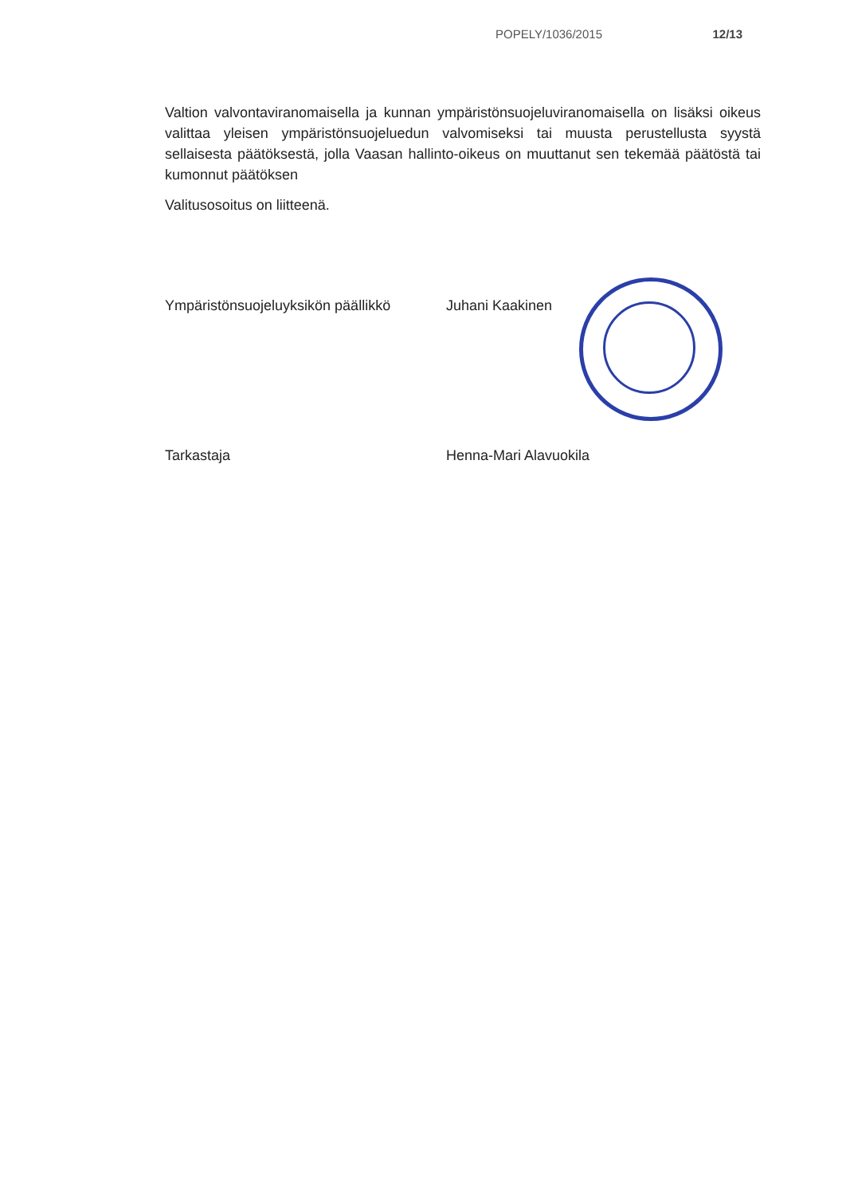POPELY/1036/2015 12/13
Valtion valvontaviranomaisella ja kunnan ympäristönsuojeluviranomaisella on lisäksi oikeus valittaa yleisen ympäristönsuojeluedun valvomiseksi tai muusta perustellusta syystä sellaisesta päätöksestä, jolla Vaasan hallinto-oikeus on muuttanut sen tekemää päätöstä tai kumonnut päätöksen
Valitusosoitus on liitteenä.
Ympäristönsuojeluyksikön päällikkö
Juhani Kaakinen
Tarkastaja Henna-Mari Alavuokila